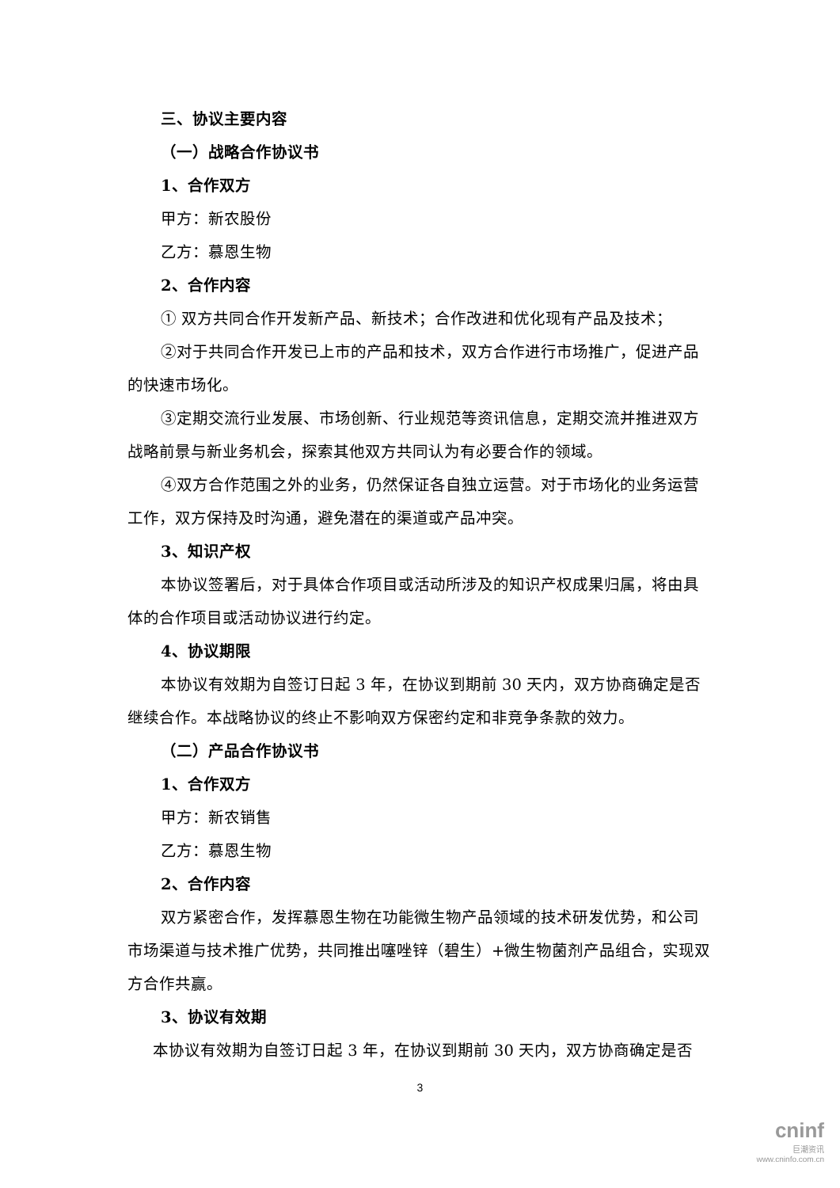三、协议主要内容
（一）战略合作协议书
1、合作双方
甲方：新农股份
乙方：慕恩生物
2、合作内容
① 双方共同合作开发新产品、新技术；合作改进和优化现有产品及技术；
②对于共同合作开发已上市的产品和技术，双方合作进行市场推广，促进产品的快速市场化。
③定期交流行业发展、市场创新、行业规范等资讯信息，定期交流并推进双方战略前景与新业务机会，探索其他双方共同认为有必要合作的领域。
④双方合作范围之外的业务，仍然保证各自独立运营。对于市场化的业务运营工作，双方保持及时沟通，避免潜在的渠道或产品冲突。
3、知识产权
本协议签署后，对于具体合作项目或活动所涉及的知识产权成果归属，将由具体的合作项目或活动协议进行约定。
4、协议期限
本协议有效期为自签订日起 3 年，在协议到期前 30 天内，双方协商确定是否继续合作。本战略协议的终止不影响双方保密约定和非竞争条款的效力。
（二）产品合作协议书
1、合作双方
甲方：新农销售
乙方：慕恩生物
2、合作内容
双方紧密合作，发挥慕恩生物在功能微生物产品领域的技术研发优势，和公司市场渠道与技术推广优势，共同推出噻唑锌（碧生）+微生物菌剂产品组合，实现双方合作共赢。
3、协议有效期
本协议有效期为自签订日起 3 年，在协议到期前 30 天内，双方协商确定是否
3
cninf
巨潮资讯
www.cninfo.com.cn